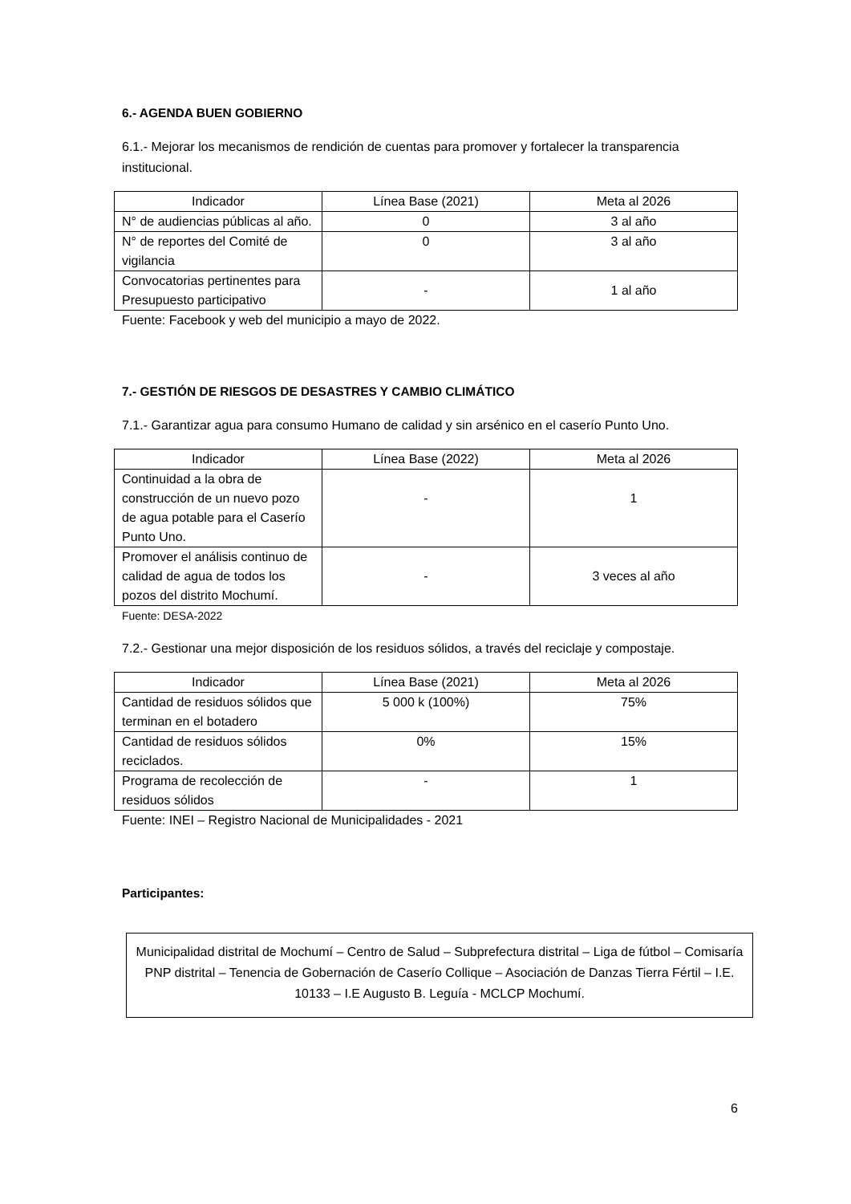6.- AGENDA BUEN GOBIERNO
6.1.- Mejorar los mecanismos de rendición de cuentas para promover y fortalecer la transparencia institucional.
| Indicador | Línea Base (2021) | Meta al 2026 |
| --- | --- | --- |
| N° de audiencias públicas al año. | 0 | 3 al año |
| N° de reportes del Comité de vigilancia | 0 | 3 al año |
| Convocatorias pertinentes para Presupuesto participativo | - | 1 al año |
Fuente: Facebook y web del municipio a mayo de 2022.
7.- GESTIÓN DE RIESGOS DE DESASTRES Y CAMBIO CLIMÁTICO
7.1.- Garantizar agua para consumo Humano de calidad y sin arsénico en el caserío Punto Uno.
| Indicador | Línea Base (2022) | Meta al 2026 |
| --- | --- | --- |
| Continuidad a la obra de construcción de un nuevo pozo de agua potable para el Caserío Punto Uno. | - | 1 |
| Promover el análisis continuo de calidad de agua de todos los pozos del distrito Mochumí. | - | 3 veces al año |
Fuente: DESA-2022
7.2.- Gestionar una mejor disposición de los residuos sólidos, a través del reciclaje y compostaje.
| Indicador | Línea Base (2021) | Meta al 2026 |
| --- | --- | --- |
| Cantidad de residuos sólidos que terminan en el botadero | 5 000 k (100%) | 75% |
| Cantidad de residuos sólidos reciclados. | 0% | 15% |
| Programa de recolección de residuos sólidos | - | 1 |
Fuente: INEI – Registro Nacional de Municipalidades - 2021
Participantes:
Municipalidad distrital de Mochumí – Centro de Salud – Subprefectura distrital – Liga de fútbol – Comisaría PNP distrital – Tenencia de Gobernación de Caserío Collique – Asociación de Danzas Tierra Fértil – I.E. 10133 – I.E Augusto B. Leguía - MCLCP Mochumí.
6